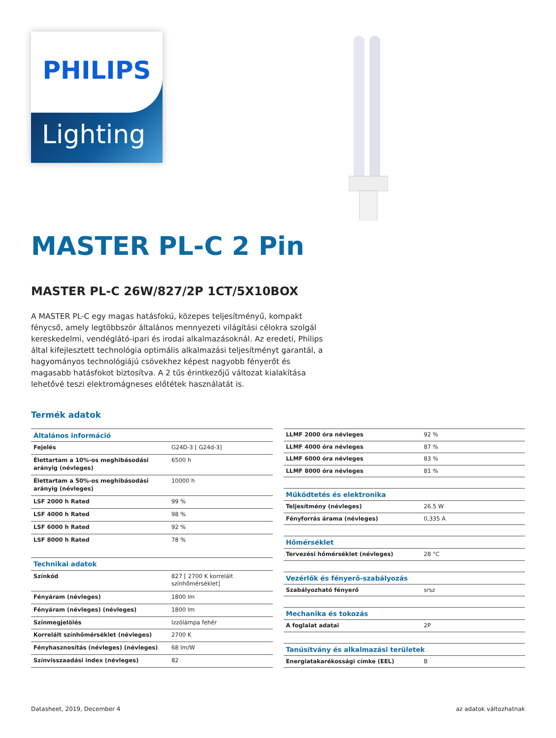PHILIPS
Lighting
MASTER PL-C 2 Pin
MASTER PL-C 26W/827/2P 1CT/5X10BOX
A MASTER PL-C egy magas hatásfokú, közepes teljesítményű, kompakt fénycső, amely legtöbbször általános mennyezeti világítási célokra szolgál kereskedelmi, vendéglátó-ipari és irodai alkalmazásoknál. Az eredeti, Philips által kifejlesztett technológia optimális alkalmazási teljesítményt garantál, a hagyományos technológiájú csövekhez képest nagyobb fényerőt és magasabb hatásfokot biztosítva. A 2 tűs érintkezőjű változat kialakítása lehetővé teszi elektromágneses előtétek használatát is.
Termék adatok
| Általános információ | |
| --- | --- |
| Fejelés | G24D-3 [ G24d-3] |
| Élettartam a 10%-os meghibásodási arányig (névleges) | 6500 h |
| Élettartam a 50%-os meghibásodási arányig (névleges) | 10000 h |
| LSF 2000 h Rated | 99 % |
| LSF 4000 h Rated | 98 % |
| LSF 6000 h Rated | 92 % |
| LSF 8000 h Rated | 78 % |
| Technikai adatok | |
| Színkód | 827 [ 2700 K korrelált színhőmérséklet] |
| Fényáram (névleges) | 1800 lm |
| Fényáram (névleges) (névleges) | 1800 lm |
| Színmegjelölés | Izzólámpa fehér |
| Korrelált színhőmérséklet (névleges) | 2700 K |
| Fényhasznosítás (névleges) (névleges) | 68 lm/W |
| Színvisszaadási index (névleges) | 82 |
| LLMF 2000 óra névleges | 92 % |
| LLMF 4000 óra névleges | 87 % |
| LLMF 6000 óra névleges | 83 % |
| LLMF 8000 óra névleges | 81 % |
| Működtetés és elektronika | |
| Teljesítmény (névleges) | 26.5 W |
| Fényforrás árama (névleges) | 0,335 A |
| Hőmérséklet | |
| Tervezési hőmérséklet (névleges) | 28 °C |
| Vezérlők és fényerő-szabályozás | |
| Szabályozható fényerő | srsz |
| Mechanika és tokozás | |
| A foglalat adatai | 2P |
| Tanúsítvány és alkalmazási területek | |
| Energiatakarékossági címke (EEL) | B |
Datasheet, 2019, December 4 az adatok változhatnak